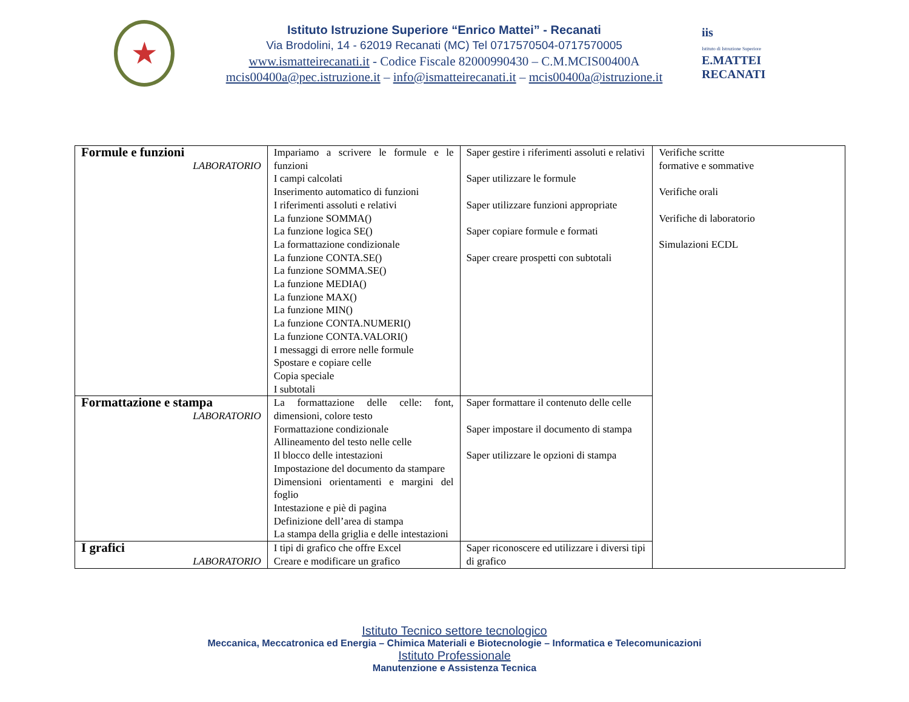★
Istituto Istruzione Superiore “Enrico Mattei” - Recanati
Via Brodolini, 14 - 62019 Recanati (MC) Tel 0717570504-0717570005
www.ismatteirecanati.it - Codice Fiscale 82000990430 – C.M.MCIS00400A
mcis00400a@pec.istruzione.it – info@ismatteirecanati.it – mcis00400a@istruzione.it
iis
Istituto di Istruzione Superiore
E.MATTEI RECANATI
| Formule e funzioni LABORATORIO | Impariamo a scrivere le formule e le funzioni I campi calcolati Inserimento automatico di funzioni I riferimenti assoluti e relativi La funzione SOMMA() La funzione logica SE() La formattazione condizionale La funzione CONTA.SE() La funzione SOMMA.SE() La funzione MEDIA() La funzione MAX() La funzione MIN() La funzione CONTA.NUMERI() La funzione CONTA.VALORI() I messaggi di errore nelle formule Spostare e copiare celle Copia speciale I subtotali | Saper gestire i riferimenti assoluti e relativi Saper utilizzare le formule Saper utilizzare funzioni appropriate Saper copiare formule e formati Saper creare prospetti con subtotali | Verifiche scritte formative e sommative Verifiche orali Verifiche di laboratorio Simulazioni ECDL |
| Formattazione e stampa LABORATORIO | La formattazione delle celle: font, dimensioni, colore testo Formattazione condizionale Allineamento del testo nelle celle Il blocco delle intestazioni Impostazione del documento da stampare Dimensioni orientamenti e margini del foglio Intestazione e piè di pagina Definizione dell’area di stampa La stampa della griglia e delle intestazioni | Saper formattare il contenuto delle celle Saper impostare il documento di stampa Saper utilizzare le opzioni di stampa | |
| I grafici LABORATORIO | I tipi di grafico che offre Excel Creare e modificare un grafico | Saper riconoscere ed utilizzare i diversi tipi di grafico | |
Istituto Tecnico settore tecnologico
Meccanica, Meccatronica ed Energia – Chimica Materiali e Biotecnologie – Informatica e Telecomunicazioni
Istituto Professionale
Manutenzione e Assistenza Tecnica